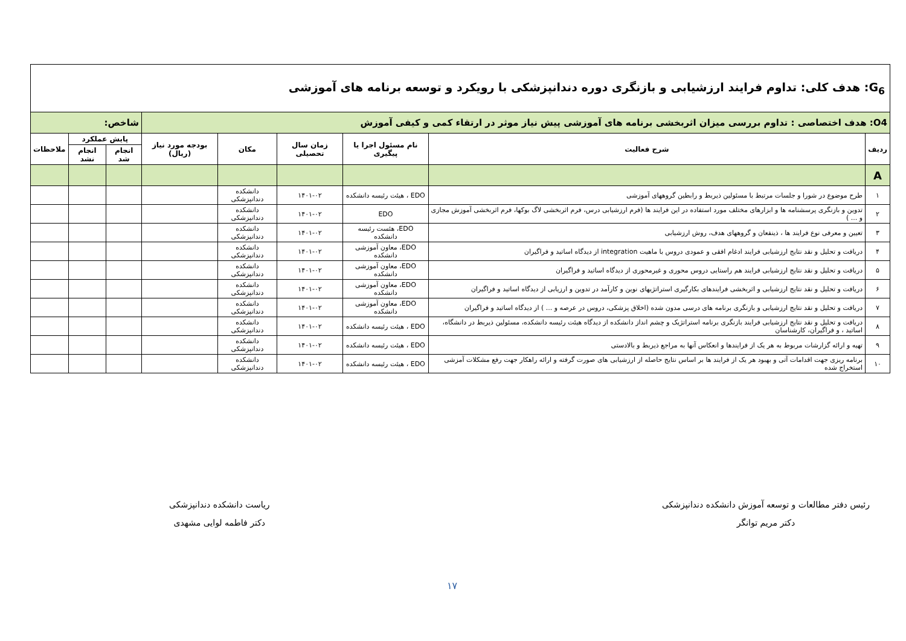| G<sub>6</sub>: هدف کلی: تداوم فرایند ارزشیابی و بازنگری دوره دندانپزشکی با رویکرد و توسعه برنامه های آموزشی | | | | | | | | | |
| O4: هدف اختصاصی : تداوم بررسی میزان اثربخشی برنامه های آموزشی پیش نیاز موثر در ارتقاء کمی و کیفی آموزش | | | | | | شاخص: | | | |
| ردیف | شرح فعالیت | نام مسئول اجرا یا پیگیری | زمان سال تحصیلی | مکان | بودجه مورد نیاز (ریال) | پایش عملکرد | | ملاحظات | |
| | | | | | | انجام شد | انجام نشد | | |
| A | | | | | | | | | |
| ۱ | طرح موضوع در شورا و جلسات مرتبط با مسئولین ذیربط و رابطین گروههای آموزشی | EDO ، هیئت رئیسه دانشکده | ۱۴۰۱-۰۲ | دانشکده دندانپزشکی | | | | | |
| ۲ | تدوین و بازنگری پرسشنامه ها و ابزارهای مختلف مورد استفاده در این فرایند ها (فرم ارزشیابی درس، فرم اثربخشی لاگ بوکها، فرم اثربخشی آموزش مجازی و ... ) | EDO | ۱۴۰۱-۰۲ | دانشکده دندانپزشکی | | | | | |
| ۳ | تعیین و معرفی نوع فرایند ها ، ذینفعان و گروههای هدف، روش ارزشیابی | EDO، هئست رئیسه دانشکده | ۱۴۰۱-۰۲ | دانشکده دندانپزشکی | | | | | |
| ۴ | دریافت و تحلیل و نقد نتایج ارزشیابی فرایند ادغام افقی و عمودی دروس با ماهیت integration از دیدگاه اساتید و فراگیران | EDO، معاون آموزشی دانشکده | ۱۴۰۱-۰۲ | دانشکده دندانپزشکی | | | | | |
| ۵ | دریافت و تحلیل و نقد نتایج ارزشیابی فرایند هم راستایی دروس محوری و غیرمحوری از دیدگاه اساتید و فراگیران | EDO، معاون آموزشی دانشکده | ۱۴۰۱-۰۲ | دانشکده دندانپزشکی | | | | | |
| ۶ | دریافت و تحلیل و نقد نتایج ارزشیابی و اثربخشی فرایندهای بکارگیری استراتژیهای نوین و کارآمد در تدوین و ارزیابی از دیدگاه اساتید و فراگیران | EDO، معاون آموزشی دانشکده | ۱۴۰۱-۰۲ | دانشکده دندانپزشکی | | | | | |
| ۷ | دریافت و تحلیل و نقد نتایج ارزشیابی و بازنگری برنامه های درسی مدون شده (اخلاق پزشکی، دروس در عرصه و ... ) از دیدگاه اساتید و فراگیران | EDO، معاون آموزشی دانشکده | ۱۴۰۱-۰۲ | دانشکده دندانپزشکی | | | | | |
| ۸ | دریافت و تحلیل و نقد نتایج ارزشیابی فرایند بازنگری برنامه استراتژیک و چشم انداز دانشکده از دیدگاه هیئت رئیسه دانشکده، مسئولین ذیربط در دانشگاه، اساتید ، و فراگیران، کارشناسان | EDO ، هیئت رئیسه دانشکده | ۱۴۰۱-۰۲ | دانشکده دندانپزشکی | | | | | |
| ۹ | تهیه و ارائه گزارشات مربوط به هر یک از فرایندها و انعکاس آنها به مراجع ذیربط و بالادستی | EDO ، هیئت رئیسه دانشکده | ۱۴۰۱-۰۲ | دانشکده دندانپزشکی | | | | | |
| ۱۰ | برنامه ریزی جهت اقدامات آتی و بهبود هر یک از فرایند ها بر اساس نتایج حاصله از ارزشیابی های صورت گرفته و ارائه راهکار جهت رفع مشکلات آمزشی استخراج شده | EDO ، هیئت رئیسه دانشکده | ۱۴۰۱-۰۲ | دانشکده دندانپزشکی | | | | | |
رئیس دفتر مطالعات و توسعه آموزش دانشکده دندانپزشکی
دکتر مریم توانگر
ریاست دانشکده دندانپزشکی
دکتر فاطمه لوایی مشهدی
۱۷